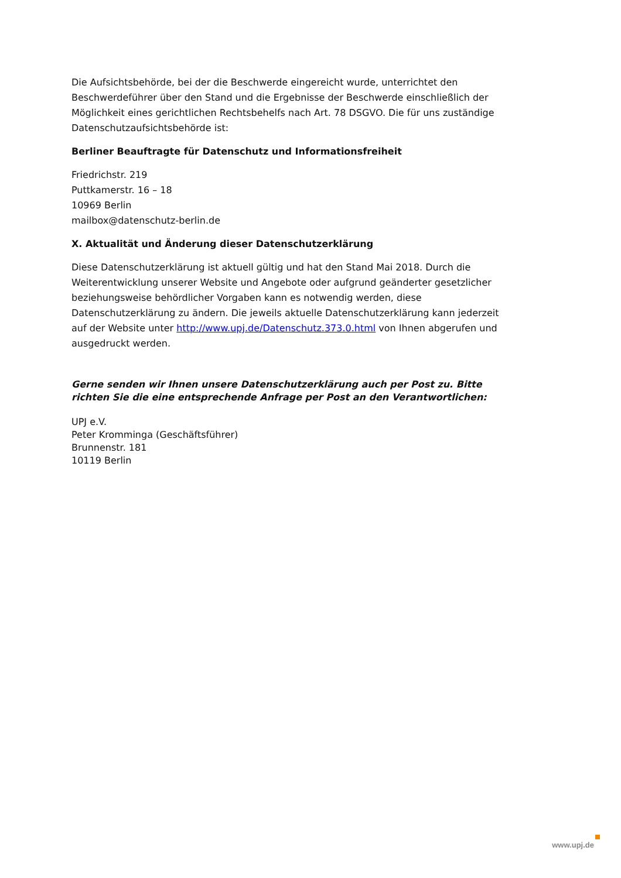Die Aufsichtsbehörde, bei der die Beschwerde eingereicht wurde, unterrichtet den Beschwerdeführer über den Stand und die Ergebnisse der Beschwerde einschließlich der Möglichkeit eines gerichtlichen Rechtsbehelfs nach Art. 78 DSGVO. Die für uns zuständige Datenschutzaufsichtsbehörde ist:
Berliner Beauftragte für Datenschutz und Informationsfreiheit
Friedrichstr. 219
Puttkamerstr. 16 – 18
10969 Berlin
mailbox@datenschutz-berlin.de
X. Aktualität und Änderung dieser Datenschutzerklärung
Diese Datenschutzerklärung ist aktuell gültig und hat den Stand Mai 2018. Durch die Weiterentwicklung unserer Website und Angebote oder aufgrund geänderter gesetzlicher beziehungsweise behördlicher Vorgaben kann es notwendig werden, diese Datenschutzerklärung zu ändern. Die jeweils aktuelle Datenschutzerklärung kann jederzeit auf der Website unter http://www.upj.de/Datenschutz.373.0.html von Ihnen abgerufen und ausgedruckt werden.
Gerne senden wir Ihnen unsere Datenschutzerklärung auch per Post zu. Bitte richten Sie die eine entsprechende Anfrage per Post an den Verantwortlichen:
UPJ e.V.
Peter Kromminga (Geschäftsführer)
Brunnenstr. 181
10119 Berlin
www.upj.de